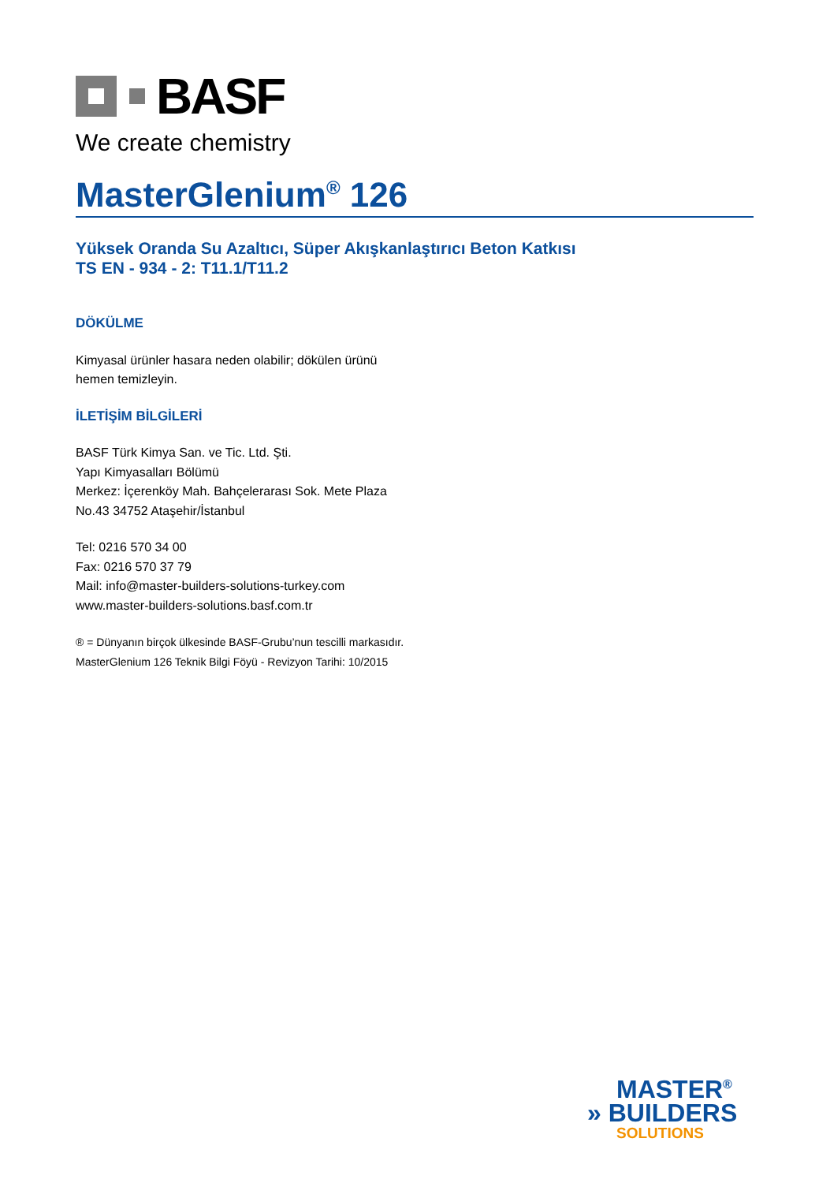BASF
We create chemistry
MasterGlenium<sup>®</sup> 126
Yüksek Oranda Su Azaltıcı, Süper Akışkanlaştırıcı Beton Katkısı
TS EN - 934 - 2: T11.1/T11.2
DÖKÜLME
Kimyasal ürünler hasara neden olabilir; dökülen ürünü hemen temizleyin.
İLETİŞİM BİLGİLERİ
BASF Türk Kimya San. ve Tic. Ltd. Şti.
Yapı Kimyasalları Bölümü
Merkez: İçerenköy Mah. Bahçelerarası Sok. Mete Plaza No.43 34752 Ataşehir/İstanbul
Tel: 0216 570 34 00
Fax: 0216 570 37 79
Mail: info@master-builders-solutions-turkey.com
www.master-builders-solutions.basf.com.tr
® = Dünyanın birçok ülkesinde BASF-Grubu’nun tescilli markasıdır.
MasterGlenium 126 Teknik Bilgi Föyü - Revizyon Tarihi: 10/2015
MASTER<sup>®</sup>
» BUILDERS
SOLUTIONS